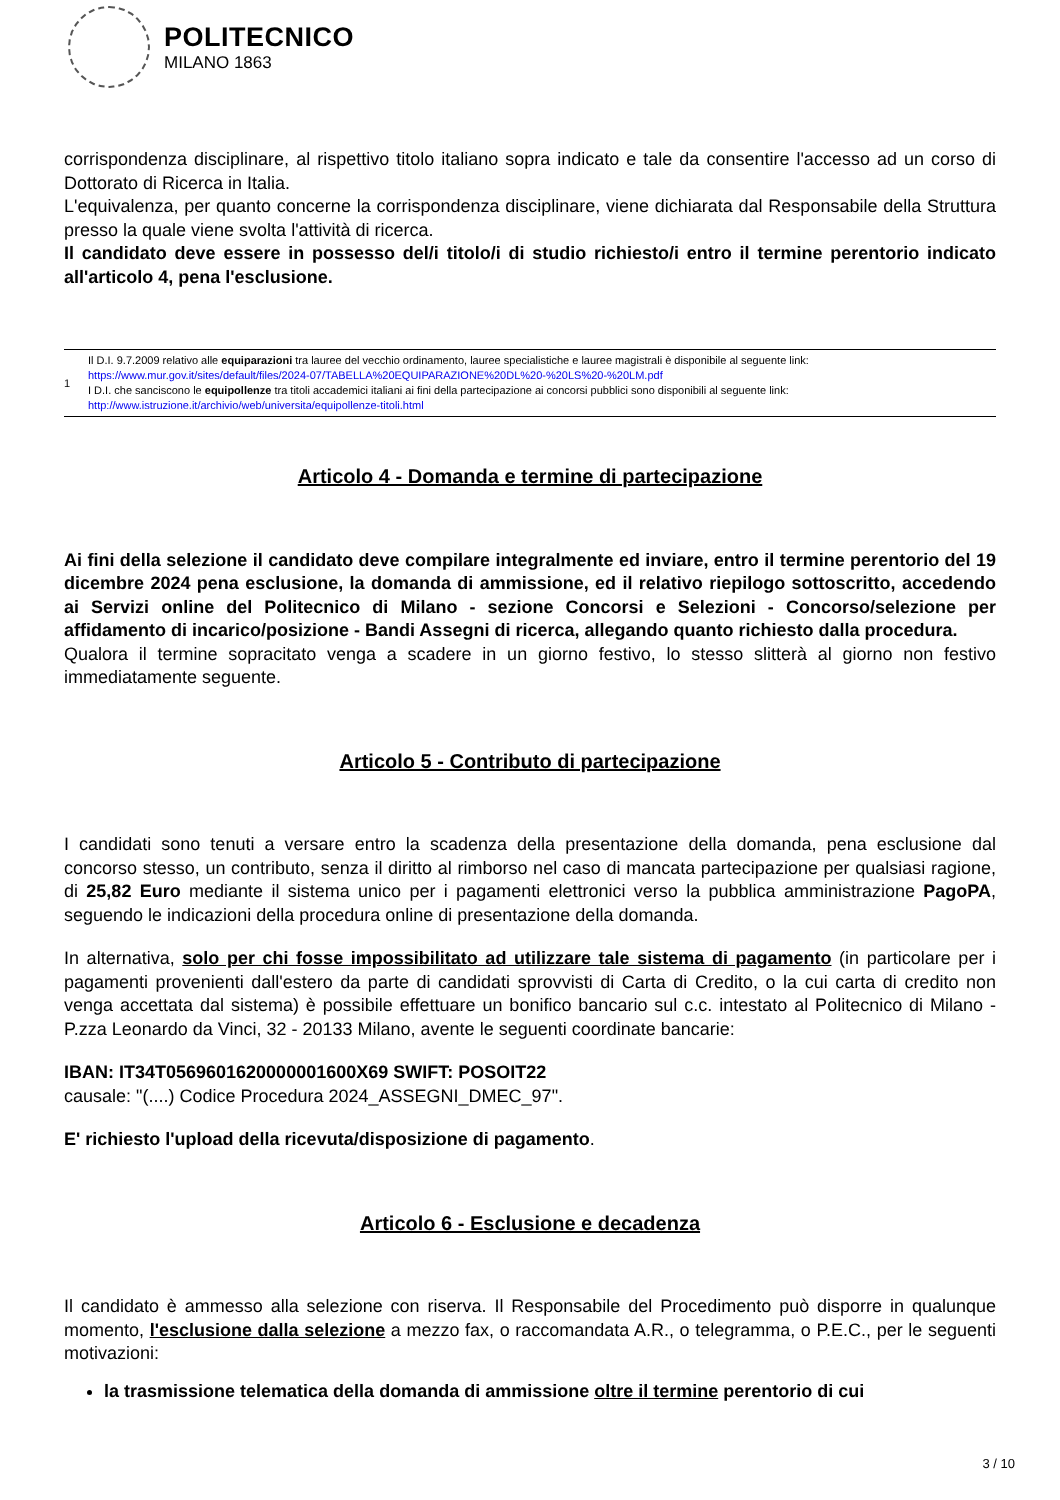POLITECNICO
MILANO 1863
corrispondenza disciplinare, al rispettivo titolo italiano sopra indicato e tale da consentire l'accesso ad un corso di Dottorato di Ricerca in Italia.
L'equivalenza, per quanto concerne la corrispondenza disciplinare, viene dichiarata dal Responsabile della Struttura presso la quale viene svolta l'attività di ricerca.
Il candidato deve essere in possesso del/i titolo/i di studio richiesto/i entro il termine perentorio indicato all'articolo 4, pena l'esclusione.
| 1 | Il D.I. 9.7.2009 relativo alle equiparazioni tra lauree del vecchio ordinamento, lauree specialistiche e lauree magistrali è disponibile al seguente link: https://www.mur.gov.it/sites/default/files/2024-07/TABELLA%20EQUIPARAZIONE%20DL%20-%20LS%20-%20LM.pdf I D.I. che sanciscono le equipollenze tra titoli accademici italiani ai fini della partecipazione ai concorsi pubblici sono disponibili al seguente link: http://www.istruzione.it/archivio/web/universita/equipollenze-titoli.html |
Articolo 4 - Domanda e termine di partecipazione
Ai fini della selezione il candidato deve compilare integralmente ed inviare, entro il termine perentorio del 19 dicembre 2024 pena esclusione, la domanda di ammissione, ed il relativo riepilogo sottoscritto, accedendo ai Servizi online del Politecnico di Milano - sezione Concorsi e Selezioni - Concorso/selezione per affidamento di incarico/posizione - Bandi Assegni di ricerca, allegando quanto richiesto dalla procedura.
Qualora il termine sopracitato venga a scadere in un giorno festivo, lo stesso slitterà al giorno non festivo immediatamente seguente.
Articolo 5 - Contributo di partecipazione
I candidati sono tenuti a versare entro la scadenza della presentazione della domanda, pena esclusione dal concorso stesso, un contributo, senza il diritto al rimborso nel caso di mancata partecipazione per qualsiasi ragione, di 25,82 Euro mediante il sistema unico per i pagamenti elettronici verso la pubblica amministrazione PagoPA, seguendo le indicazioni della procedura online di presentazione della domanda.
In alternativa, solo per chi fosse impossibilitato ad utilizzare tale sistema di pagamento (in particolare per i pagamenti provenienti dall'estero da parte di candidati sprovvisti di Carta di Credito, o la cui carta di credito non venga accettata dal sistema) è possibile effettuare un bonifico bancario sul c.c. intestato al Politecnico di Milano - P.zza Leonardo da Vinci, 32 - 20133 Milano, avente le seguenti coordinate bancarie:
IBAN: IT34T0569601620000001600X69 SWIFT: POSOIT22
causale: "(....) Codice Procedura 2024_ASSEGNI_DMEC_97".
E' richiesto l'upload della ricevuta/disposizione di pagamento.
Articolo 6 - Esclusione e decadenza
Il candidato è ammesso alla selezione con riserva. Il Responsabile del Procedimento può disporre in qualunque momento, l'esclusione dalla selezione a mezzo fax, o raccomandata A.R., o telegramma, o P.E.C., per le seguenti motivazioni:
la trasmissione telematica della domanda di ammissione oltre il termine perentorio di cui
3 / 10